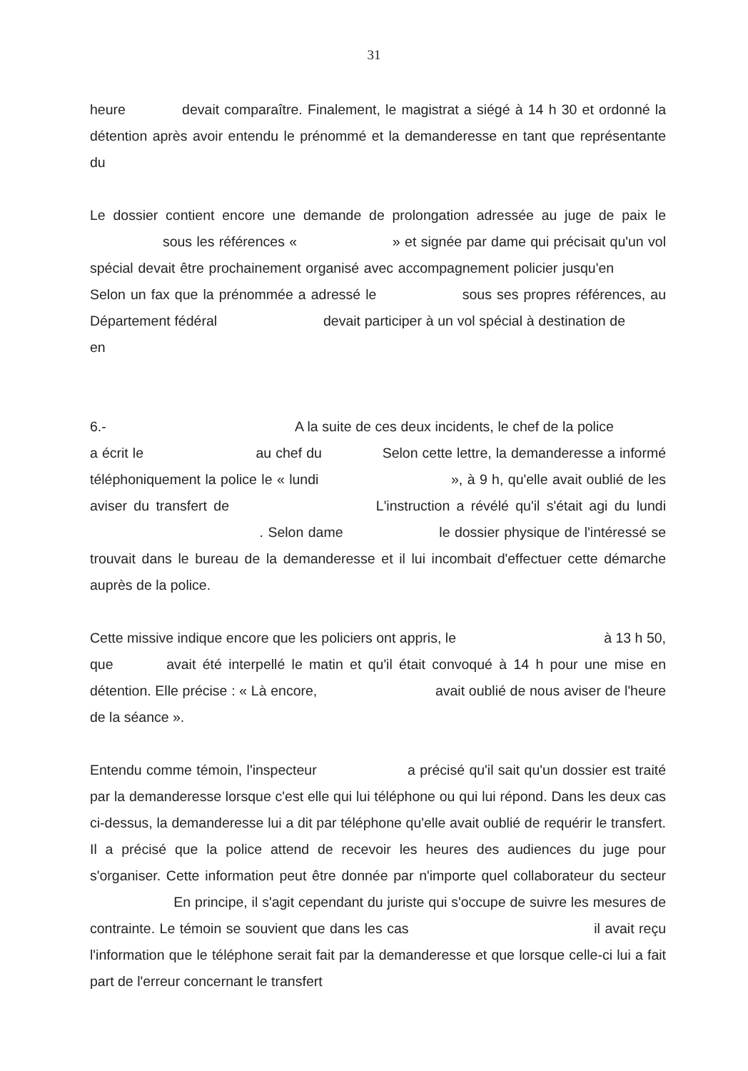31
heure devait comparaître. Finalement, le magistrat a siégé à 14 h 30 et ordonné la détention après avoir entendu le prénommé et la demanderesse en tant que représentante du
Le dossier contient encore une demande de prolongation adressée au juge de paix le sous les références « » et signée par dame qui précisait qu'un vol spécial devait être prochainement organisé avec accompagnement policier jusqu'en Selon un fax que la prénommée a adressé le sous ses propres références, au Département fédéral devait participer à un vol spécial à destination de en
6.- A la suite de ces deux incidents, le chef de la police a écrit le au chef du Selon cette lettre, la demanderesse a informé téléphoniquement la police le « lundi », à 9 h, qu'elle avait oublié de les aviser du transfert de L'instruction a révélé qu'il s'était agi du lundi . Selon dame le dossier physique de l'intéressé se trouvait dans le bureau de la demanderesse et il lui incombait d'effectuer cette démarche auprès de la police.
Cette missive indique encore que les policiers ont appris, le à 13 h 50, que avait été interpellé le matin et qu'il était convoqué à 14 h pour une mise en détention. Elle précise : « Là encore, avait oublié de nous aviser de l'heure de la séance ».
Entendu comme témoin, l'inspecteur a précisé qu'il sait qu'un dossier est traité par la demanderesse lorsque c'est elle qui lui téléphone ou qui lui répond. Dans les deux cas ci-dessus, la demanderesse lui a dit par téléphone qu'elle avait oublié de requérir le transfert. Il a précisé que la police attend de recevoir les heures des audiences du juge pour s'organiser. Cette information peut être donnée par n'importe quel collaborateur du secteur En principe, il s'agit cependant du juriste qui s'occupe de suivre les mesures de contrainte. Le témoin se souvient que dans les cas il avait reçu l'information que le téléphone serait fait par la demanderesse et que lorsque celle-ci lui a fait part de l'erreur concernant le transfert